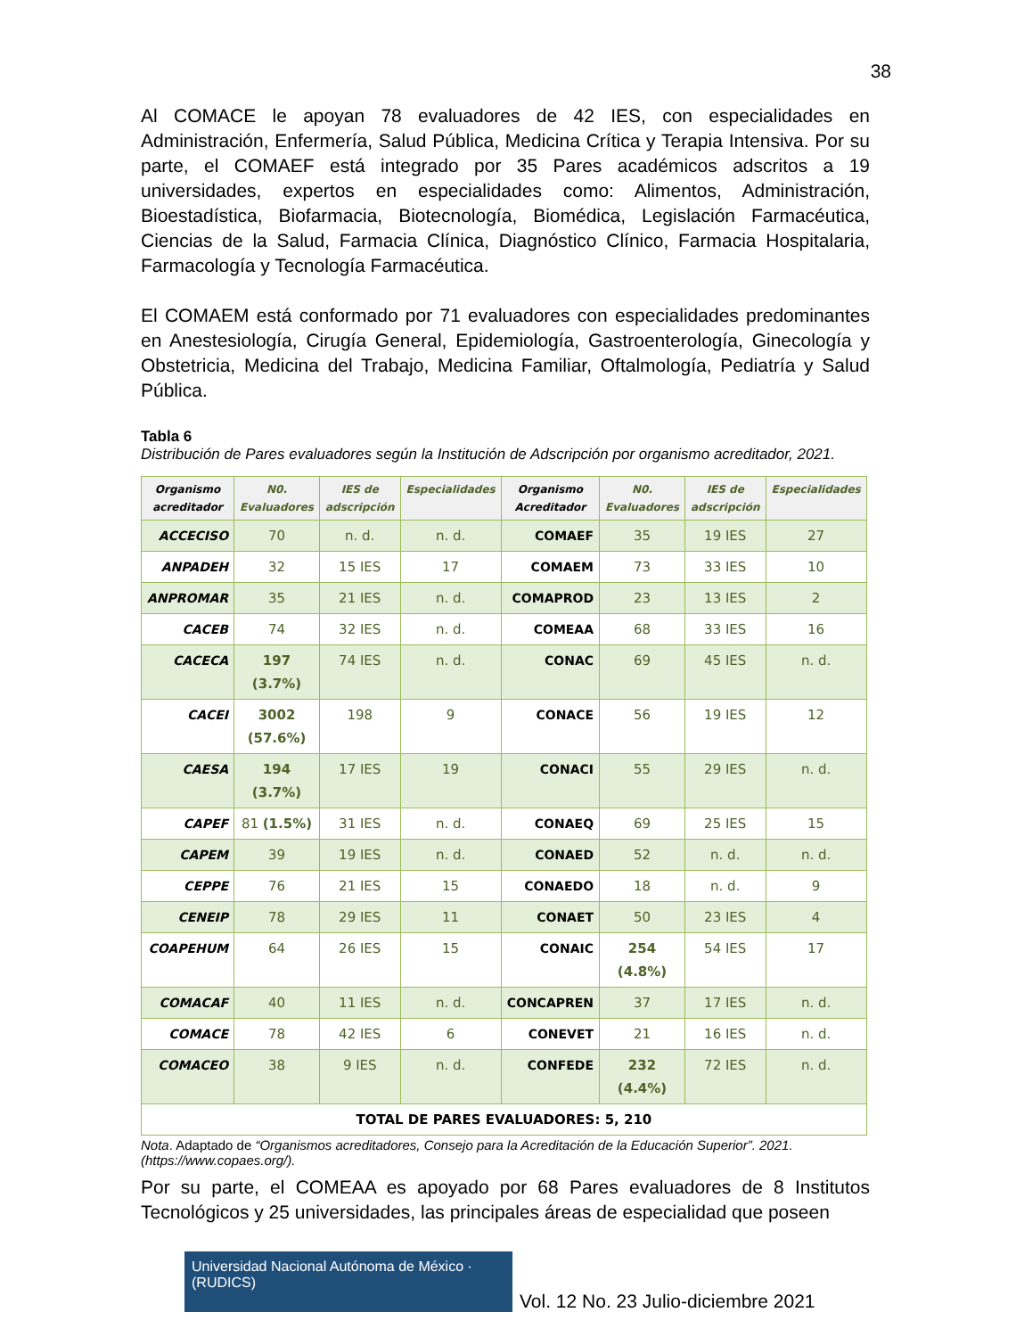38
Al COMACE le apoyan 78 evaluadores de 42 IES, con especialidades en Administración, Enfermería, Salud Pública, Medicina Crítica y Terapia Intensiva. Por su parte, el COMAEF está integrado por 35 Pares académicos adscritos a 19 universidades, expertos en especialidades como: Alimentos, Administración, Bioestadística, Biofarmacia, Biotecnología, Biomédica, Legislación Farmacéutica, Ciencias de la Salud, Farmacia Clínica, Diagnóstico Clínico, Farmacia Hospitalaria, Farmacología y Tecnología Farmacéutica.
El COMAEM está conformado por 71 evaluadores con especialidades predominantes en Anestesiología, Cirugía General, Epidemiología, Gastroenterología, Ginecología y Obstetricia, Medicina del Trabajo, Medicina Familiar, Oftalmología, Pediatría y Salud Pública.
Tabla 6
Distribución de Pares evaluadores según la Institución de Adscripción por organismo acreditador, 2021.
| Organismo acreditador | N0. Evaluadores | IES de adscripción | Especialidades | Organismo Acreditador | N0. Evaluadores | IES de adscripción | Especialidades |
| --- | --- | --- | --- | --- | --- | --- | --- |
| ACCECISO | 70 | n. d. | n. d. | COMAEF | 35 | 19 IES | 27 |
| ANPADEH | 32 | 15 IES | 17 | COMAEM | 73 | 33 IES | 10 |
| ANPROMAR | 35 | 21 IES | n. d. | COMAPROD | 23 | 13 IES | 2 |
| CACEB | 74 | 32 IES | n. d. | COMEAA | 68 | 33 IES | 16 |
| CACECA | 197 (3.7%) | 74 IES | n. d. | CONAC | 69 | 45 IES | n. d. |
| CACEI | 3002 (57.6%) | 198 | 9 | CONACE | 56 | 19 IES | 12 |
| CAESA | 194 (3.7%) | 17 IES | 19 | CONACI | 55 | 29 IES | n. d. |
| CAPEF | 81 (1.5%) | 31 IES | n. d. | CONAEQ | 69 | 25 IES | 15 |
| CAPEM | 39 | 19 IES | n. d. | CONAED | 52 | n. d. | n. d. |
| CEPPE | 76 | 21 IES | 15 | CONAEDO | 18 | n. d. | 9 |
| CENEIP | 78 | 29 IES | 11 | CONAET | 50 | 23 IES | 4 |
| COAPEHUM | 64 | 26 IES | 15 | CONAIC | 254 (4.8%) | 54 IES | 17 |
| COMACAF | 40 | 11 IES | n. d. | CONCAPREN | 37 | 17 IES | n. d. |
| COMACE | 78 | 42 IES | 6 | CONEVET | 21 | 16 IES | n. d. |
| COMACEO | 38 | 9 IES | n. d. | CONFEDE | 232 (4.4%) | 72 IES | n. d. |
| TOTAL DE PARES EVALUADORES: 5, 210 | | | | | | | |
Nota. Adaptado de “Organismos acreditadores, Consejo para la Acreditación de la Educación Superior”. 2021. (https://www.copaes.org/).
Por su parte, el COMEAA es apoyado por 68 Pares evaluadores de 8 Institutos Tecnológicos y 25 universidades, las principales áreas de especialidad que poseen
Universidad Nacional Autónoma de México · (RUDICS)
Vol. 12 No. 23 Julio-diciembre 2021